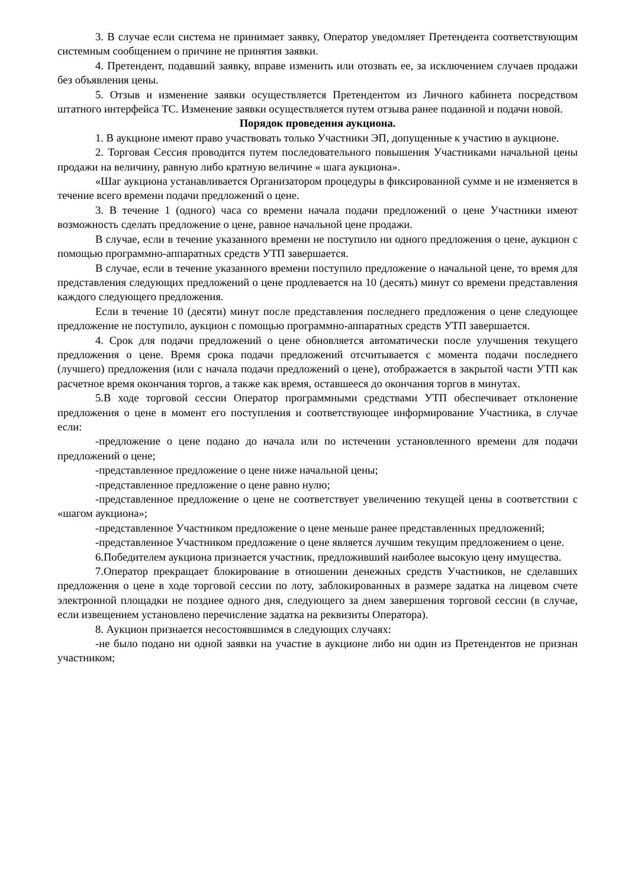3. В случае если система не принимает заявку, Оператор уведомляет Претендента соответствующим системным сообщением о причине не принятия заявки.
4. Претендент, подавший заявку, вправе изменить или отозвать ее, за исключением случаев продажи без объявления цены.
5. Отзыв и изменение заявки осуществляется Претендентом из Личного кабинета посредством штатного интерфейса ТС. Изменение заявки осуществляется путем отзыва ранее поданной и подачи новой.
Порядок проведения аукциона.
1. В аукционе имеют право участвовать только Участники ЭП, допущенные к участию в аукционе.
2. Торговая Сессия проводится путем последовательного повышения Участниками начальной цены продажи на величину, равную либо кратную величине « шага аукциона».
«Шаг аукциона устанавливается Организатором процедуры в фиксированной сумме и не изменяется в течение всего времени подачи предложений о цене.
3. В течение 1 (одного) часа со времени начала подачи предложений о цене Участники имеют возможность сделать предложение о цене, равное начальной цене продажи.
В случае, если в течение указанного времени не поступило ни одного предложения о цене, аукцион с помощью программно-аппаратных средств УТП завершается.
В случае, если в течение указанного времени поступило предложение о начальной цене, то время для представления следующих предложений о цене продлевается на 10 (десять) минут со времени представления каждого следующего предложения.
Если в течение 10 (десяти) минут после представления последнего предложения о цене следующее предложение не поступило, аукцион с помощью программно-аппаратных средств УТП завершается.
4. Срок для подачи предложений о цене обновляется автоматически после улучшения текущего предложения о цене. Время срока подачи предложений отсчитывается с момента подачи последнего (лучшего) предложения (или с начала подачи предложений о цене), отображается в закрытой части УТП как расчетное время окончания торгов, а также как время, оставшееся до окончания торгов в минутах.
5.В ходе торговой сессии Оператор программными средствами УТП обеспечивает отклонение предложения о цене в момент его поступления и соответствующее информирование Участника, в случае если:
-предложение о цене подано до начала или по истечении установленного времени для подачи предложений о цене;
-представленное предложение о цене ниже начальной цены;
-представленное предложение о цене равно нулю;
-представленное предложение о цене не соответствует увеличению текущей цены в соответствии с «шагом аукциона»;
-представленное Участником предложение о цене меньше ранее представленных предложений;
-представленное Участником предложение о цене является лучшим текущим предложением о цене.
6.Победителем аукциона признается участник, предложивший наиболее высокую цену имущества.
7.Оператор прекращает блокирование в отношении денежных средств Участников, не сделавших предложения о цене в ходе торговой сессии по лоту, заблокированных в размере задатка на лицевом счете электронной площадки не позднее одного дня, следующего за днем завершения торговой сессии (в случае, если извещением установлено перечисление задатка на реквизиты Оператора).
8. Аукцион признается несостоявшимся в следующих случаях:
-не было подано ни одной заявки на участие в аукционе либо ни один из Претендентов не признан участником;